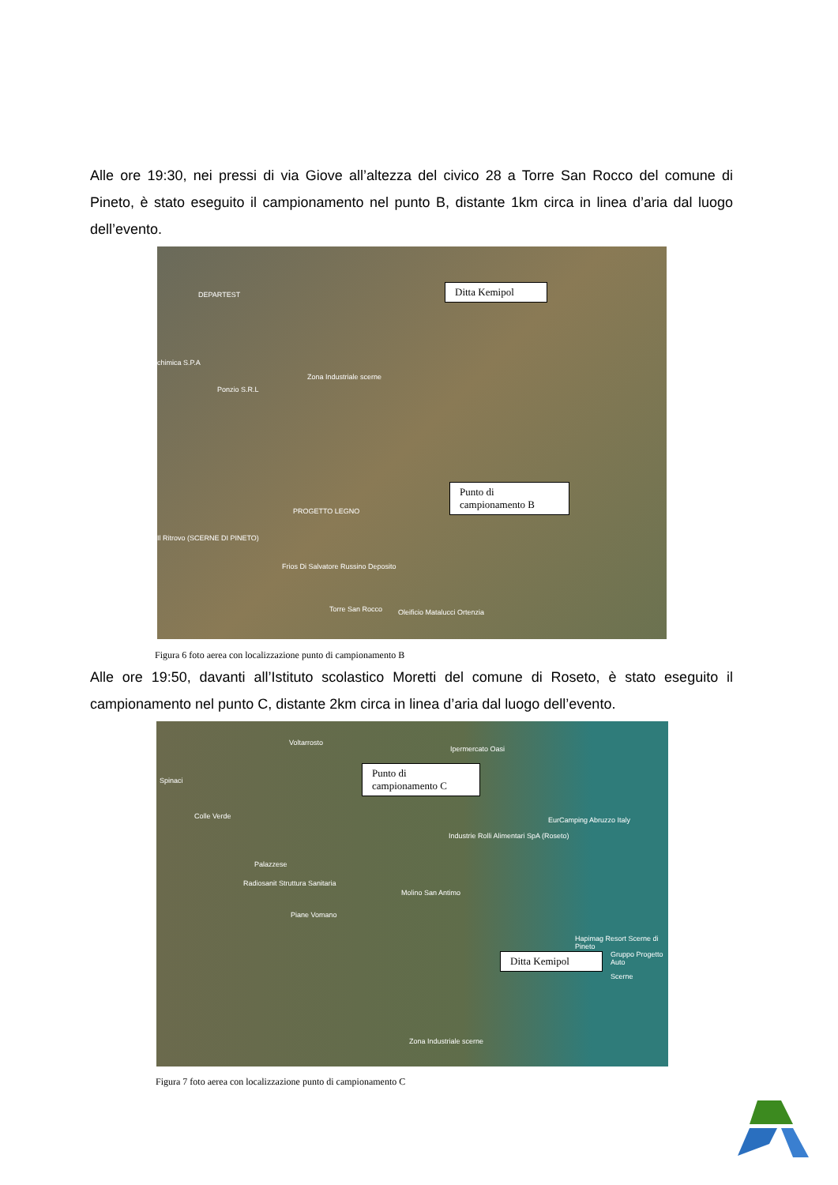Alle ore 19:30, nei pressi di via Giove all’altezza del civico 28 a Torre San Rocco del comune di Pineto, è stato eseguito il campionamento nel punto B, distante 1km circa in linea d’aria dal luogo dell’evento.
DEPARTEST
chimica S.P.A
Ponzio S.R.L
Zona Industriale scerne
PROGETTO LEGNO
Il Ritrovo (SCERNE DI PINETO)
Frios Di Salvatore Russino Deposito
Torre San Rocco Oleificio Matalucci Ortenzia
Ditta Kemipol
Punto di
campionamento B
Figura 6 foto aerea con localizzazione punto di campionamento B
Alle ore 19:50, davanti all’Istituto scolastico Moretti del comune di Roseto, è stato eseguito il campionamento nel punto C, distante 2km circa in linea d’aria dal luogo dell’evento.
Voltarrosto
Spinaci
Colle Verde
Palazzese
Radiosanit Struttura Sanitaria
Piane Vomano
Molino San Antimo
Ipermercato Oasi
Industrie Rolli Alimentari SpA (Roseto)
EurCamping Abruzzo Italy
Hapimag Resort Scerne di Pineto
Gruppo Progetto Auto
Scerne
Zona Industriale scerne
Punto di
campionamento C
Ditta Kemipol
Figura 7 foto aerea con localizzazione punto di campionamento C